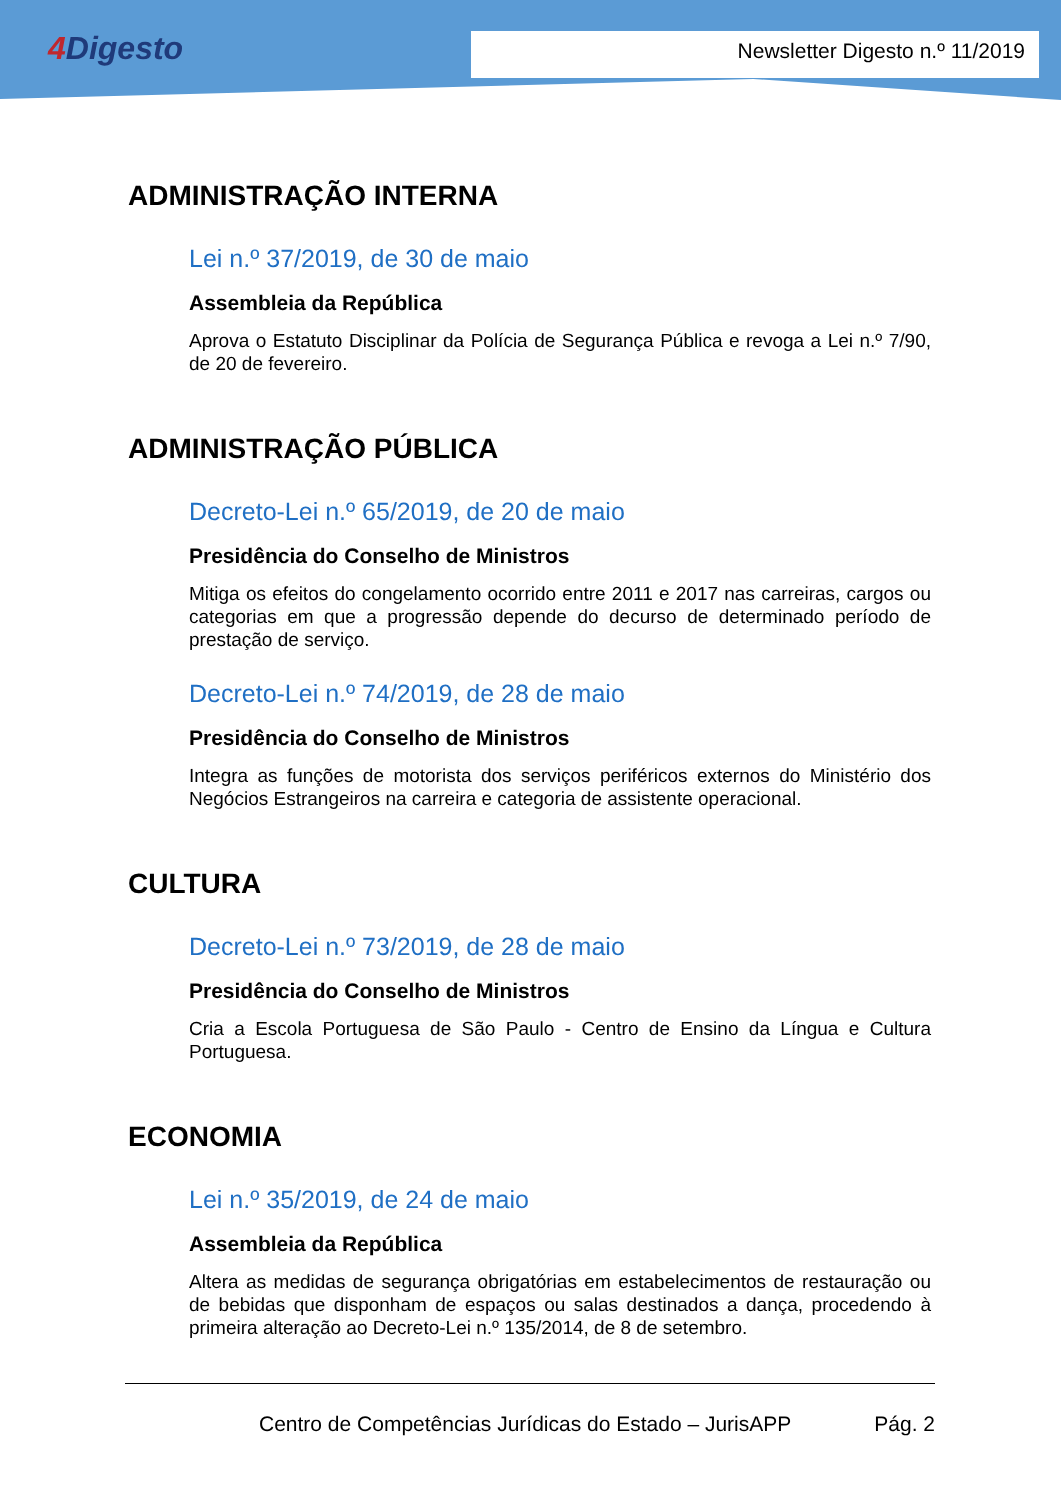4 Digesto
Newsletter Digesto n.º 11/2019
ADMINISTRAÇÃO INTERNA
Lei n.º 37/2019, de 30 de maio
Assembleia da República
Aprova o Estatuto Disciplinar da Polícia de Segurança Pública e revoga a Lei n.º 7/90, de 20 de fevereiro.
ADMINISTRAÇÃO PÚBLICA
Decreto-Lei n.º 65/2019, de 20 de maio
Presidência do Conselho de Ministros
Mitiga os efeitos do congelamento ocorrido entre 2011 e 2017 nas carreiras, cargos ou categorias em que a progressão depende do decurso de determinado período de prestação de serviço.
Decreto-Lei n.º 74/2019, de 28 de maio
Presidência do Conselho de Ministros
Integra as funções de motorista dos serviços periféricos externos do Ministério dos Negócios Estrangeiros na carreira e categoria de assistente operacional.
CULTURA
Decreto-Lei n.º 73/2019, de 28 de maio
Presidência do Conselho de Ministros
Cria a Escola Portuguesa de São Paulo - Centro de Ensino da Língua e Cultura Portuguesa.
ECONOMIA
Lei n.º 35/2019, de 24 de maio
Assembleia da República
Altera as medidas de segurança obrigatórias em estabelecimentos de restauração ou de bebidas que disponham de espaços ou salas destinados a dança, procedendo à primeira alteração ao Decreto-Lei n.º 135/2014, de 8 de setembro.
Centro de Competências Jurídicas do Estado – JurisAPP Pág. 2